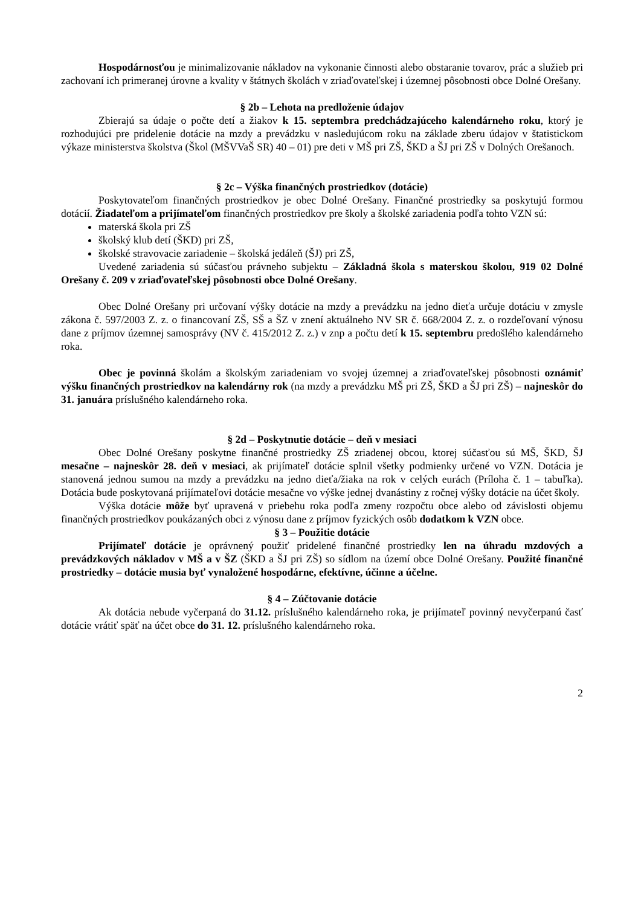Hospodárnosťou je minimalizovanie nákladov na vykonanie činnosti alebo obstaranie tovarov, prác a služieb pri zachovaní ich primeranej úrovne a kvality v štátnych školách v zriaďovateľskej i územnej pôsobnosti obce Dolné Orešany.
§ 2b – Lehota na predloženie údajov
Zbierajú sa údaje o počte detí a žiakov k 15. septembra predchádzajúceho kalendárneho roku, ktorý je rozhodujúci pre pridelenie dotácie na mzdy a prevádzku v nasledujúcom roku na základe zberu údajov v štatistickom výkaze ministerstva školstva (Škol (MŠVVaŠ SR) 40 – 01) pre deti v MŠ pri ZŠ, ŠKD a ŠJ pri ZŠ v Dolných Orešanoch.
§ 2c – Výška finančných prostriedkov (dotácie)
Poskytovateľom finančných prostriedkov je obec Dolné Orešany. Finančné prostriedky sa poskytujú formou dotácií. Žiadateľom a prijímateľom finančných prostriedkov pre školy a školské zariadenia podľa tohto VZN sú:
materská škola pri ZŠ
školský klub detí (ŠKD) pri ZŠ,
školské stravovacie zariadenie – školská jedáleň (ŠJ) pri ZŠ,
Uvedené zariadenia sú súčasťou právneho subjektu – Základná škola s materskou školou, 919 02 Dolné Orešany č. 209 v zriaďovateľskej pôsobnosti obce Dolné Orešany.
Obec Dolné Orešany pri určovaní výšky dotácie na mzdy a prevádzku na jedno dieťa určuje dotáciu v zmysle zákona č. 597/2003 Z. z. o financovaní ZŠ, SŠ a ŠZ v znení aktuálneho NV SR č. 668/2004 Z. z. o rozdeľovaní výnosu dane z príjmov územnej samosprávy (NV č. 415/2012 Z. z.) v znp a počtu detí k 15. septembru predošlého kalendárneho roka.
Obec je povinná školám a školským zariadeniam vo svojej územnej a zriaďovateľskej pôsobnosti oznámiť výšku finančných prostriedkov na kalendárny rok (na mzdy a prevádzku MŠ pri ZŠ, ŠKD a ŠJ pri ZŠ) – najneskôr do 31. januára príslušného kalendárneho roka.
§ 2d – Poskytnutie dotácie – deň v mesiaci
Obec Dolné Orešany poskytne finančné prostriedky ZŠ zriadenej obcou, ktorej súčasťou sú MŠ, ŠKD, ŠJ mesačne – najneskôr 28. deň v mesiaci, ak prijímateľ dotácie splnil všetky podmienky určené vo VZN. Dotácia je stanovená jednou sumou na mzdy a prevádzku na jedno dieťa/žiaka na rok v celých eurách (Príloha č. 1 – tabuľka). Dotácia bude poskytovaná prijímateľovi dotácie mesačne vo výške jednej dvanástiny z ročnej výšky dotácie na účet školy.
Výška dotácie môže byť upravená v priebehu roka podľa zmeny rozpočtu obce alebo od závislosti objemu finančných prostriedkov poukázaných obci z výnosu dane z príjmov fyzických osôb dodatkom k VZN obce.
§ 3 – Použitie dotácie
Prijímateľ dotácie je oprávnený použiť pridelené finančné prostriedky len na úhradu mzdových a prevádzkových nákladov v MŠ a v ŠZ (ŠKD a ŠJ pri ZŠ) so sídlom na území obce Dolné Orešany. Použité finančné prostriedky – dotácie musia byť vynaložené hospodárne, efektívne, účinne a účelne.
§ 4 – Zúčtovanie dotácie
Ak dotácia nebude vyčerpaná do 31.12. príslušného kalendárneho roka, je prijímateľ povinný nevyčerpanú časť dotácie vrátiť späť na účet obce do 31. 12. príslušného kalendárneho roka.
2